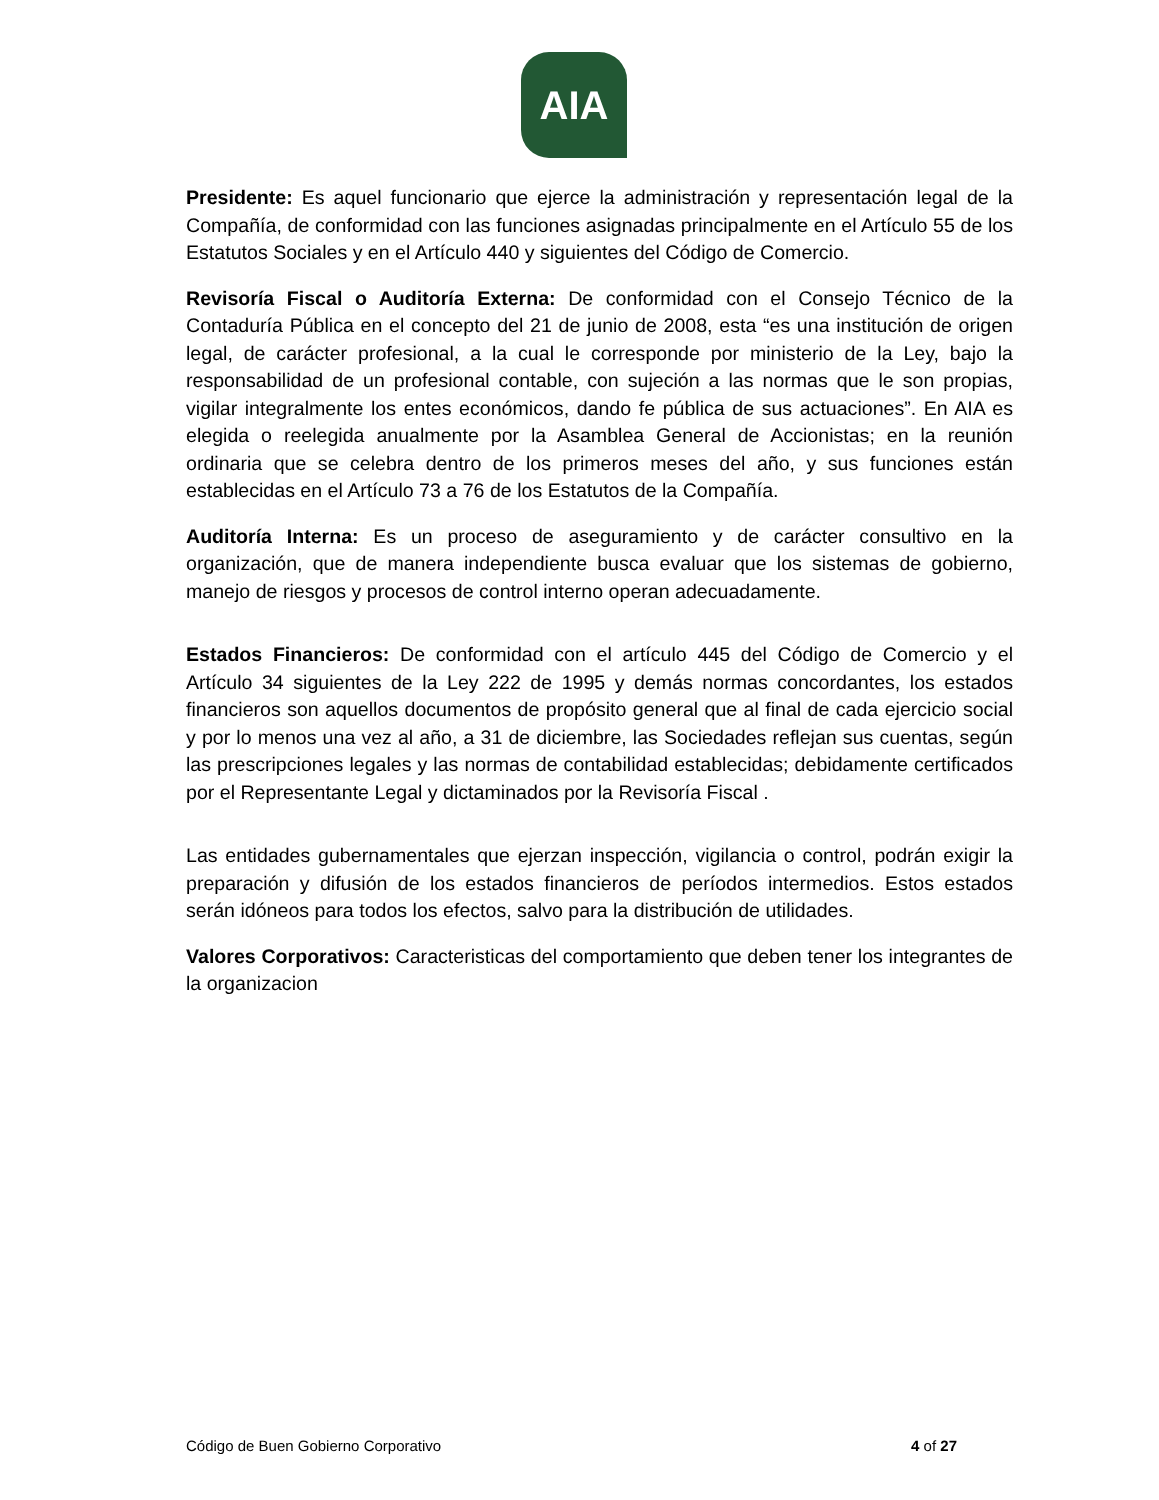AIA
Presidente: Es aquel funcionario que ejerce la administración y representación legal de la Compañía, de conformidad con las funciones asignadas principalmente en el Artículo 55 de los Estatutos Sociales y en el Artículo 440 y siguientes del Código de Comercio.
Revisoría Fiscal o Auditoría Externa: De conformidad con el Consejo Técnico de la Contaduría Pública en el concepto del 21 de junio de 2008, esta “es una institución de origen legal, de carácter profesional, a la cual le corresponde por ministerio de la Ley, bajo la responsabilidad de un profesional contable, con sujeción a las normas que le son propias, vigilar integralmente los entes económicos, dando fe pública de sus actuaciones”. En AIA es elegida o reelegida anualmente por la Asamblea General de Accionistas; en la reunión ordinaria que se celebra dentro de los primeros meses del año, y sus funciones están establecidas en el Artículo 73 a 76 de los Estatutos de la Compañía.
Auditoría Interna: Es un proceso de aseguramiento y de carácter consultivo en la organización, que de manera independiente busca evaluar que los sistemas de gobierno, manejo de riesgos y procesos de control interno operan adecuadamente.
Estados Financieros: De conformidad con el artículo 445 del Código de Comercio y el Artículo 34 siguientes de la Ley 222 de 1995 y demás normas concordantes, los estados financieros son aquellos documentos de propósito general que al final de cada ejercicio social y por lo menos una vez al año, a 31 de diciembre, las Sociedades reflejan sus cuentas, según las prescripciones legales y las normas de contabilidad establecidas; debidamente certificados por el Representante Legal y dictaminados por la Revisoría Fiscal .
Las entidades gubernamentales que ejerzan inspección, vigilancia o control, podrán exigir la preparación y difusión de los estados financieros de períodos intermedios. Estos estados serán idóneos para todos los efectos, salvo para la distribución de utilidades.
Valores Corporativos: Caracteristicas del comportamiento que deben tener los integrantes de la organizacion
Código de Buen Gobierno Corporativo 4 of 27